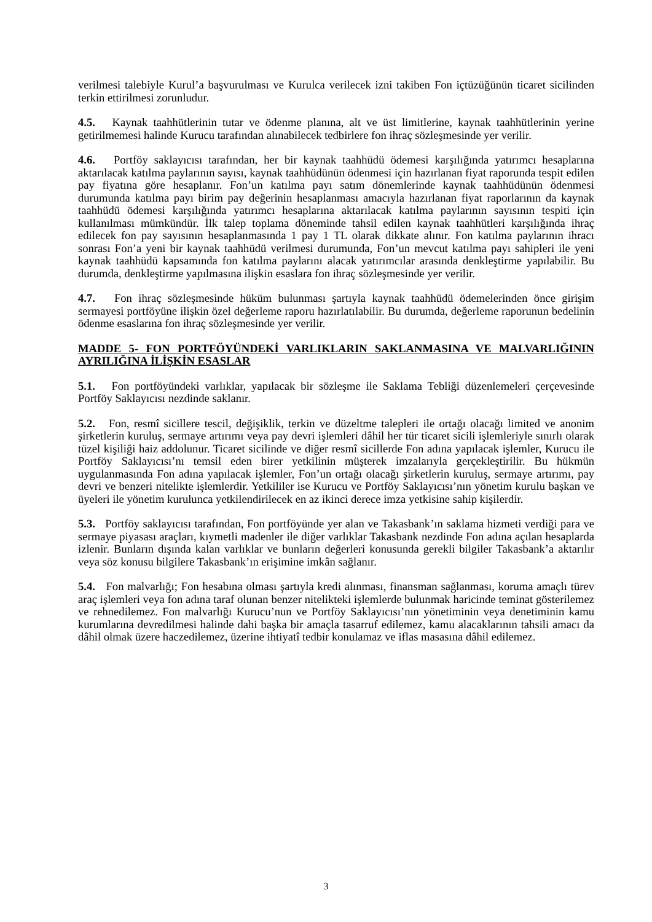verilmesi talebiyle Kurul’a başvurulması ve Kurulca verilecek izni takiben Fon içtüzüğünün ticaret sicilinden terkin ettirilmesi zorunludur.
4.5. Kaynak taahhütlerinin tutar ve ödenme planına, alt ve üst limitlerine, kaynak taahhütlerinin yerine getirilmemesi halinde Kurucu tarafından alınabilecek tedbirlere fon ihraç sözleşmesinde yer verilir.
4.6. Portföy saklayıcısı tarafından, her bir kaynak taahhüdü ödemesi karşılığında yatırımcı hesaplarına aktarılacak katılma paylarının sayısı, kaynak taahhüdünün ödenmesi için hazırlanan fiyat raporunda tespit edilen pay fiyatına göre hesaplanır. Fon’un katılma payı satım dönemlerinde kaynak taahhüdünün ödenmesi durumunda katılma payı birim pay değerinin hesaplanması amacıyla hazırlanan fiyat raporlarının da kaynak taahhüdü ödemesi karşılığında yatırımcı hesaplarına aktarılacak katılma paylarının sayısının tespiti için kullanılması mümkündür. İlk talep toplama döneminde tahsil edilen kaynak taahhütleri karşılığında ihraç edilecek fon pay sayısının hesaplanmasında 1 pay 1 TL olarak dikkate alınır. Fon katılma paylarının ihracı sonrası Fon’a yeni bir kaynak taahhüdü verilmesi durumunda, Fon’un mevcut katılma payı sahipleri ile yeni kaynak taahhüdü kapsamında fon katılma paylarını alacak yatırımcılar arasında denkleştirme yapılabilir. Bu durumda, denkleştirme yapılmasına ilişkin esaslara fon ihraç sözleşmesinde yer verilir.
4.7. Fon ihraç sözleşmesinde hüküm bulunması şartıyla kaynak taahhüdü ödemelerinden önce girişim sermayesi portföyüne ilişkin özel değerleme raporu hazırlatılabilir. Bu durumda, değerleme raporunun bedelinin ödenme esaslarına fon ihraç sözleşmesinde yer verilir.
MADDE 5- FON PORTFÖYÜNDEKİ VARLIKLARIN SAKLANMASINA VE MALVARLIĞININ AYRILIĞINA İLİŞKİN ESASLAR
5.1. Fon portföyündeki varlıklar, yapılacak bir sözleşme ile Saklama Tebliği düzenlemeleri çerçevesinde Portföy Saklayıcısı nezdinde saklanır.
5.2. Fon, resmî sicillere tescil, değişiklik, terkin ve düzeltme talepleri ile ortağı olacağı limited ve anonim şirketlerin kuruluş, sermaye artırımı veya pay devri işlemleri dâhil her tür ticaret sicili işlemleriyle sınırlı olarak tüzel kişiliği haiz addolunur. Ticaret sicilinde ve diğer resmî sicillerde Fon adına yapılacak işlemler, Kurucu ile Portföy Saklayıcısı’nı temsil eden birer yetkilinin müşterek imzalarıyla gerçekleştirilir. Bu hükmün uygulanmasında Fon adına yapılacak işlemler, Fon’un ortağı olacağı şirketlerin kuruluş, sermaye artırımı, pay devri ve benzeri nitelikte işlemlerdir. Yetkililer ise Kurucu ve Portföy Saklayıcısı’nın yönetim kurulu başkan ve üyeleri ile yönetim kurulunca yetkilendirilecek en az ikinci derece imza yetkisine sahip kişilerdir.
5.3. Portföy saklayıcısı tarafından, Fon portföyünde yer alan ve Takasbank’ın saklama hizmeti verdiği para ve sermaye piyasası araçları, kıymetli madenler ile diğer varlıklar Takasbank nezdinde Fon adına açılan hesaplarda izlenir. Bunların dışında kalan varlıklar ve bunların değerleri konusunda gerekli bilgiler Takasbank’a aktarılır veya söz konusu bilgilere Takasbank’ın erişimine imkân sağlanır.
5.4. Fon malvarlığı; Fon hesabına olması şartıyla kredi alınması, finansman sağlanması, koruma amaçlı türev araç işlemleri veya fon adına taraf olunan benzer nitelikteki işlemlerde bulunmak haricinde teminat gösterilemez ve rehnedilemez. Fon malvarlığı Kurucu’nun ve Portföy Saklayıcısı’nın yönetiminin veya denetiminin kamu kurumlarına devredilmesi halinde dahi başka bir amaçla tasarruf edilemez, kamu alacaklarının tahsili amacı da dâhil olmak üzere haczedilemez, üzerine ihtiyatî tedbir konulamaz ve iflas masasına dâhil edilemez.
3